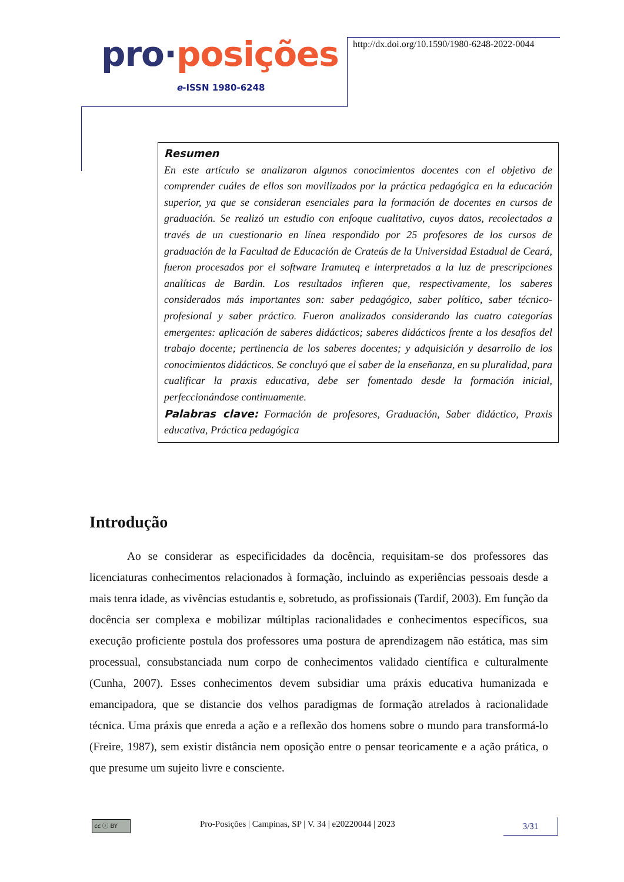pro·posições
e-ISSN 1980-6248
http://dx.doi.org/10.1590/1980-6248-2022-0044
Resumen
En este artículo se analizaron algunos conocimientos docentes con el objetivo de comprender cuáles de ellos son movilizados por la práctica pedagógica en la educación superior, ya que se consideran esenciales para la formación de docentes en cursos de graduación. Se realizó un estudio con enfoque cualitativo, cuyos datos, recolectados a través de un cuestionario en línea respondido por 25 profesores de los cursos de graduación de la Facultad de Educación de Crateús de la Universidad Estadual de Ceará, fueron procesados por el software Iramuteq e interpretados a la luz de prescripciones analíticas de Bardin. Los resultados infieren que, respectivamente, los saberes considerados más importantes son: saber pedagógico, saber político, saber técnico-profesional y saber práctico. Fueron analizados considerando las cuatro categorías emergentes: aplicación de saberes didácticos; saberes didácticos frente a los desafíos del trabajo docente; pertinencia de los saberes docentes; y adquisición y desarrollo de los conocimientos didácticos. Se concluyó que el saber de la enseñanza, en su pluralidad, para cualificar la praxis educativa, debe ser fomentado desde la formación inicial, perfeccionándose continuamente.
Palabras clave: Formación de profesores, Graduación, Saber didáctico, Praxis educativa, Práctica pedagógica
Introdução
Ao se considerar as especificidades da docência, requisitam-se dos professores das licenciaturas conhecimentos relacionados à formação, incluindo as experiências pessoais desde a mais tenra idade, as vivências estudantis e, sobretudo, as profissionais (Tardif, 2003). Em função da docência ser complexa e mobilizar múltiplas racionalidades e conhecimentos específicos, sua execução proficiente postula dos professores uma postura de aprendizagem não estática, mas sim processual, consubstanciada num corpo de conhecimentos validado científica e culturalmente (Cunha, 2007). Esses conhecimentos devem subsidiar uma práxis educativa humanizada e emancipadora, que se distancie dos velhos paradigmas de formação atrelados à racionalidade técnica. Uma práxis que enreda a ação e a reflexão dos homens sobre o mundo para transformá-lo (Freire, 1987), sem existir distância nem oposição entre o pensar teoricamente e a ação prática, o que presume um sujeito livre e consciente.
cc ⓘ BY
Pro-Posições | Campinas, SP | V. 34 | e20220044 | 2023
3/31